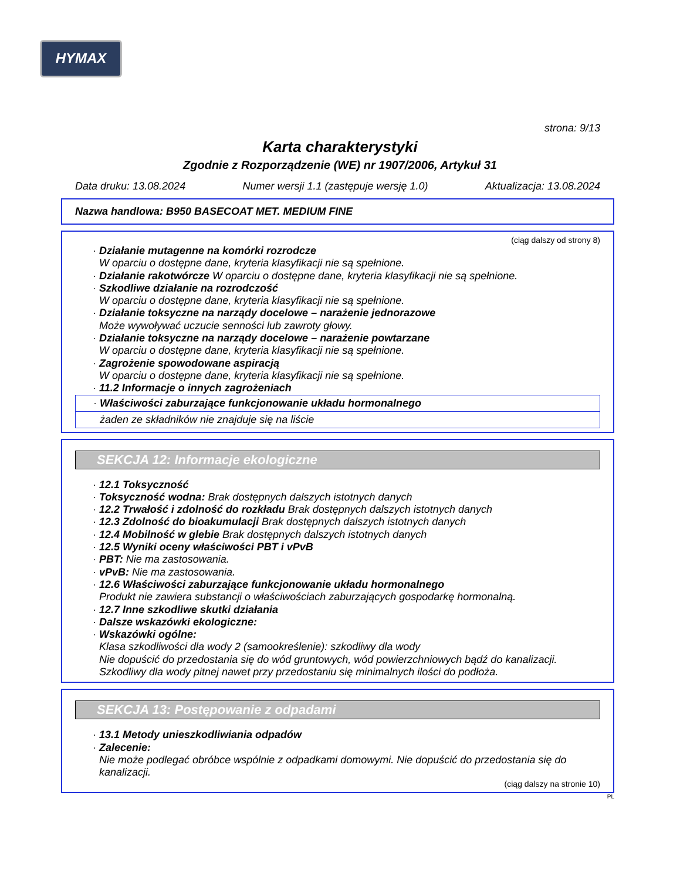HYMAX
strona: 9/13
Karta charakterystyki
Zgodnie z Rozporządzenie (WE) nr 1907/2006, Artykuł 31
Data druku: 13.08.2024 Numer wersji 1.1 (zastępuje wersję 1.0) Aktualizacja: 13.08.2024
Nazwa handlowa: B950 BASECOAT MET. MEDIUM FINE
(ciąg dalszy od strony 8)
· Działanie mutagenne na komórki rozrodcze
W oparciu o dostępne dane, kryteria klasyfikacji nie są spełnione.
· Działanie rakotwórcze W oparciu o dostępne dane, kryteria klasyfikacji nie są spełnione.
· Szkodliwe działanie na rozrodczość
W oparciu o dostępne dane, kryteria klasyfikacji nie są spełnione.
· Działanie toksyczne na narządy docelowe – narażenie jednorazowe
Może wywoływać uczucie senności lub zawroty głowy.
· Działanie toksyczne na narządy docelowe – narażenie powtarzane
W oparciu o dostępne dane, kryteria klasyfikacji nie są spełnione.
· Zagrożenie spowodowane aspiracją
W oparciu o dostępne dane, kryteria klasyfikacji nie są spełnione.
· 11.2 Informacje o innych zagrożeniach
· Właściwości zaburzające funkcjonowanie układu hormonalnego
żaden ze składników nie znajduje się na liście
SEKCJA 12: Informacje ekologiczne
· 12.1 Toksyczność
· Toksyczność wodna: Brak dostępnych dalszych istotnych danych
· 12.2 Trwałość i zdolność do rozkładu Brak dostępnych dalszych istotnych danych
· 12.3 Zdolność do bioakumulacji Brak dostępnych dalszych istotnych danych
· 12.4 Mobilność w glebie Brak dostępnych dalszych istotnych danych
· 12.5 Wyniki oceny właściwości PBT i vPvB
· PBT: Nie ma zastosowania.
· vPvB: Nie ma zastosowania.
· 12.6 Właściwości zaburzające funkcjonowanie układu hormonalnego
Produkt nie zawiera substancji o właściwościach zaburzających gospodarkę hormonalną.
· 12.7 Inne szkodliwe skutki działania
· Dalsze wskazówki ekologiczne:
· Wskazówki ogólne:
Klasa szkodliwości dla wody 2 (samookreślenie): szkodliwy dla wody
Nie dopuścić do przedostania się do wód gruntowych, wód powierzchniowych bądź do kanalizacji.
Szkodliwy dla wody pitnej nawet przy przedostaniu się minimalnych ilości do podłoża.
SEKCJA 13: Postępowanie z odpadami
· 13.1 Metody unieszkodliwiania odpadów
· Zalecenie:
Nie może podlegać obróbce wspólnie z odpadkami domowymi. Nie dopuścić do przedostania się do kanalizacji.
(ciąg dalszy na stronie 10)
PL